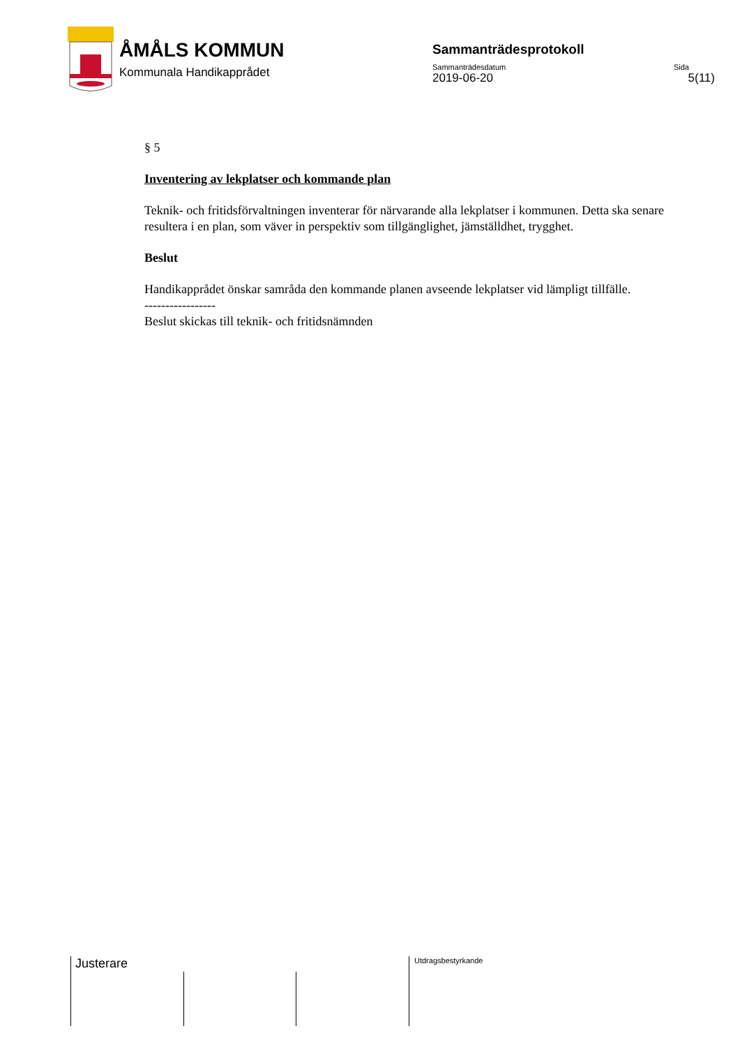ÅMÅLS KOMMUN
Kommunala Handikapprådet
Sammanträdesprotokoll
Sammanträdesdatum Sida
2019-06-20 5(11)
§ 5
Inventering av lekplatser och kommande plan
Teknik- och fritidsförvaltningen inventerar för närvarande alla lekplatser i kommunen. Detta ska senare resultera i en plan, som väver in perspektiv som tillgänglighet, jämställdhet, trygghet.
Beslut
Handikapprådet önskar samråda den kommande planen avseende lekplatser vid lämpligt tillfälle.
-----------------
Beslut skickas till teknik- och fritidsnämnden
Justerare Utdragsbestyrkande